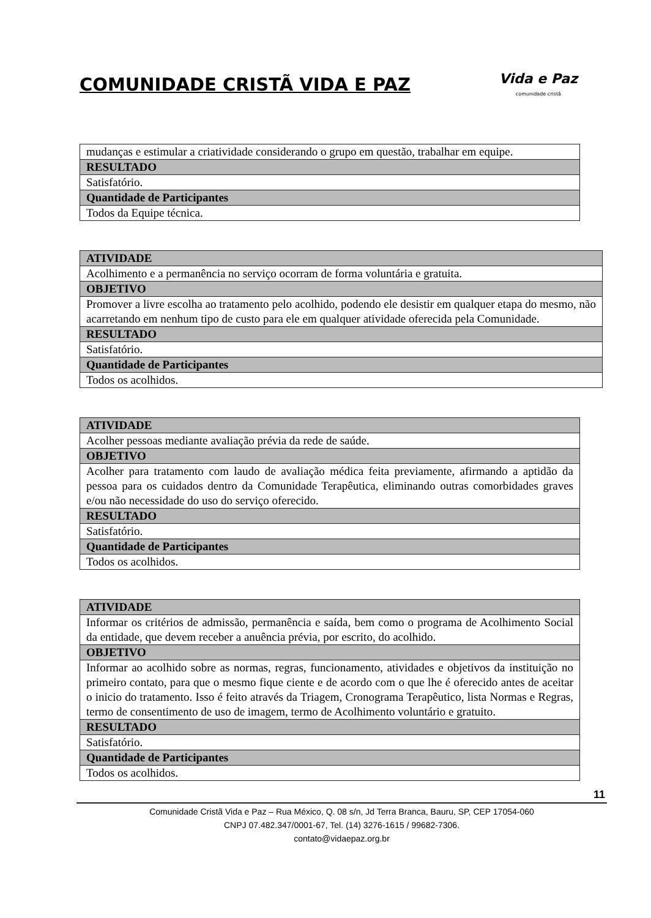COMUNIDADE CRISTÃ VIDA E PAZ
Vida e Paz
comunidade cristã
| mudanças e estimular a criatividade considerando o grupo em questão, trabalhar em equipe. |
| RESULTADO |
| Satisfatório. |
| Quantidade de Participantes |
| Todos da Equipe técnica. |
| ATIVIDADE |
| --- |
| Acolhimento e a permanência no serviço ocorram de forma voluntária e gratuita. |
| OBJETIVO |
| Promover a livre escolha ao tratamento pelo acolhido, podendo ele desistir em qualquer etapa do mesmo, não acarretando em nenhum tipo de custo para ele em qualquer atividade oferecida pela Comunidade. |
| RESULTADO |
| Satisfatório. |
| Quantidade de Participantes |
| Todos os acolhidos. |
| ATIVIDADE |
| --- |
| Acolher pessoas mediante avaliação prévia da rede de saúde. |
| OBJETIVO |
| Acolher para tratamento com laudo de avaliação médica feita previamente, afirmando a aptidão da pessoa para os cuidados dentro da Comunidade Terapêutica, eliminando outras comorbidades graves e/ou não necessidade do uso do serviço oferecido. |
| RESULTADO |
| Satisfatório. |
| Quantidade de Participantes |
| Todos os acolhidos. |
| ATIVIDADE |
| --- |
| Informar os critérios de admissão, permanência e saída, bem como o programa de Acolhimento Social da entidade, que devem receber a anuência prévia, por escrito, do acolhido. |
| OBJETIVO |
| Informar ao acolhido sobre as normas, regras, funcionamento, atividades e objetivos da instituição no primeiro contato, para que o mesmo fique ciente e de acordo com o que lhe é oferecido antes de aceitar o inicio do tratamento. Isso é feito através da Triagem, Cronograma Terapêutico, lista Normas e Regras, termo de consentimento de uso de imagem, termo de Acolhimento voluntário e gratuito. |
| RESULTADO |
| Satisfatório. |
| Quantidade de Participantes |
| Todos os acolhidos. |
11
Comunidade Cristã Vida e Paz – Rua México, Q. 08 s/n, Jd Terra Branca, Bauru, SP, CEP 17054-060
CNPJ 07.482.347/0001-67, Tel. (14) 3276-1615 / 99682-7306.
contato@vidaepaz.org.br